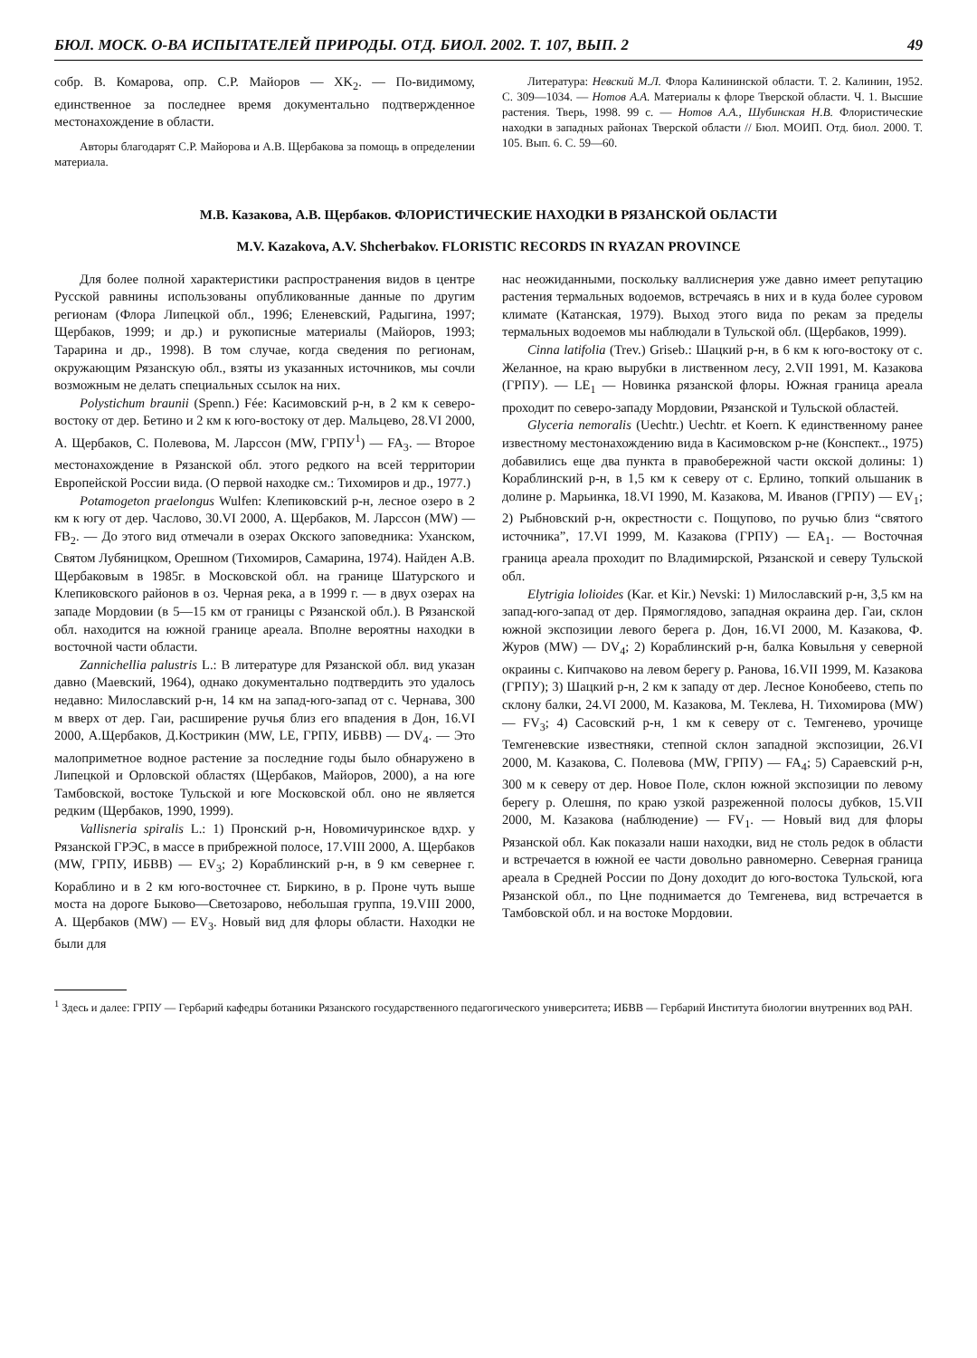БЮЛ. МОСК. О-ВА ИСПЫТАТЕЛЕЙ ПРИРОДЫ. ОТД. БИОЛ. 2002. Т. 107, ВЫП. 2 49
собр. В. Комарова, опр. С.Р. Майоров — XK<sub>2</sub>. — По-видимому, единственное за последнее время документально подтвержденное местонахождение в области.
Авторы благодарят С.Р. Майорова и А.В. Щербакова за помощь в определении материала.
Литература: Невский М.Л. Флора Калининской области. Т. 2. Калинин, 1952. С. 309—1034. — Нотов А.А. Материалы к флоре Тверской области. Ч. 1. Высшие растения. Тверь, 1998. 99 с. — Нотов А.А., Шубинская Н.В. Флористические находки в западных районах Тверской области // Бюл. МОИП. Отд. биол. 2000. Т. 105. Вып. 6. С. 59—60.
М.В. Казакова, А.В. Щербаков. ФЛОРИСТИЧЕСКИЕ НАХОДКИ В РЯЗАНСКОЙ ОБЛАСТИ
M.V. Kazakova, A.V. Shcherbakov. FLORISTIC RECORDS IN RYAZAN PROVINCE
Для более полной характеристики распространения видов в центре Русской равнины использованы опубликованные данные по другим регионам (Флора Липецкой обл., 1996; Еленевский, Радыгина, 1997; Щербаков, 1999; и др.) и рукописные материалы (Майоров, 1993; Тарарина и др., 1998). В том случае, когда сведения по регионам, окружающим Рязанскую обл., взяты из указанных источников, мы сочли возможным не делать специальных ссылок на них.
Polystichum braunii (Spenn.) Fée: Касимовский р-н, в 2 км к северо-востоку от дер. Бетино и 2 км к юго-востоку от дер. Мальцево, 28.VI 2000, А. Щербаков, С. Полевова, М. Ларссон (MW, ГРПУ<sup>1</sup>) — FA<sub>3</sub>. — Второе местонахождение в Рязанской обл. этого редкого на всей территории Европейской России вида. (О первой находке см.: Тихомиров и др., 1977.)
Potamogeton praelongus Wulfen: Клепиковский р-н, лесное озеро в 2 км к югу от дер. Часлово, 30.VI 2000, А. Щербаков, М. Ларссон (MW) — FB<sub>2</sub>. — До этого вид отмечали в озерах Окского заповедника: Уханском, Святом Лубяницком, Орешном (Тихомиров, Самарина, 1974). Найден А.В. Щербаковым в 1985г. в Московской обл. на границе Шатурского и Клепиковского районов в оз. Черная река, а в 1999 г. — в двух озерах на западе Мордовии (в 5—15 км от границы с Рязанской обл.). В Рязанской обл. находится на южной границе ареала. Вполне вероятны находки в восточной части области.
Zannichellia palustris L.: В литературе для Рязанской обл. вид указан давно (Маевский, 1964), однако документально подтвердить это удалось недавно: Милославский р-н, 14 км на запад-юго-запад от с. Чернава, 300 м вверх от дер. Гаи, расширение ручья близ его впадения в Дон, 16.VI 2000, А.Щербаков, Д.Кострикин (MW, LE, ГРПУ, ИБВВ) — DV<sub>4</sub>. — Это малоприметное водное растение за последние годы было обнаружено в Липецкой и Орловской областях (Щербаков, Майоров, 2000), а на юге Тамбовской, востоке Тульской и юге Московской обл. оно не является редким (Щербаков, 1990, 1999).
Vallisneria spiralis L.: 1) Пронский р-н, Новомичуринское вдхр. у Рязанской ГРЭС, в массе в прибрежной полосе, 17.VIII 2000, А. Щербаков (MW, ГРПУ, ИБВВ) — EV<sub>3</sub>; 2) Кораблинский р-н, в 9 км севернее г. Кораблино и в 2 км юго-восточнее ст. Биркино, в р. Проне чуть выше моста на дороге Быково—Светозарово, небольшая группа, 19.VIII 2000, А. Щербаков (MW) — EV<sub>3</sub>. Новый вид для флоры области. Находки не были для
нас неожиданными, поскольку валлиснерия уже давно имеет репутацию растения термальных водоемов, встречаясь в них и в куда более суровом климате (Катанская, 1979). Выход этого вида по рекам за пределы термальных водоемов мы наблюдали в Тульской обл. (Щербаков, 1999).
Cinna latifolia (Trev.) Griseb.: Шацкий р-н, в 6 км к юго-востоку от с. Желанное, на краю вырубки в лиственном лесу, 2.VII 1991, М. Казакова (ГРПУ). — LE<sub>1</sub> — Новинка рязанской флоры. Южная граница ареала проходит по северо-западу Мордовии, Рязанской и Тульской областей.
Glyceria nemoralis (Uechtr.) Uechtr. et Koern. К единственному ранее известному местонахождению вида в Касимовском р-не (Конспект.., 1975) добавились еще два пункта в правобережной части окской долины: 1) Кораблинский р-н, в 1,5 км к северу от с. Ерлино, топкий ольшаник в долине р. Марьинка, 18.VI 1990, М. Казакова, М. Иванов (ГРПУ) — EV<sub>1</sub>; 2) Рыбновский р-н, окрестности с. Пощупово, по ручью близ “святого источника”, 17.VI 1999, М. Казакова (ГРПУ) — EA<sub>1</sub>. — Восточная граница ареала проходит по Владимирской, Рязанской и северу Тульской обл.
Elytrigia lolioides (Kar. et Kir.) Nevski: 1) Милославский р-н, 3,5 км на запад-юго-запад от дер. Прямоглядово, западная окраина дер. Гаи, склон южной экспозиции левого берега р. Дон, 16.VI 2000, М. Казакова, Ф. Журов (MW) — DV<sub>4</sub>; 2) Кораблинский р-н, балка Ковыльня у северной окраины с. Кипчаково на левом берегу р. Ранова, 16.VII 1999, М. Казакова (ГРПУ); 3) Шацкий р-н, 2 км к западу от дер. Лесное Конобеево, степь по склону балки, 24.VI 2000, М. Казакова, М. Теклева, Н. Тихомирова (MW) — FV<sub>3</sub>; 4) Сасовский р-н, 1 км к северу от с. Темгенево, урочище Темгеневские известняки, степной склон западной экспозиции, 26.VI 2000, М. Казакова, С. Полевова (MW, ГРПУ) — FA<sub>4</sub>; 5) Сараевский р-н, 300 м к северу от дер. Новое Поле, склон южной экспозиции по левому берегу р. Олешня, по краю узкой разреженной полосы дубков, 15.VII 2000, М. Казакова (наблюдение) — FV<sub>1</sub>. — Новый вид для флоры Рязанской обл. Как показали наши находки, вид не столь редок в области и встречается в южной ее части довольно равномерно. Северная граница ареала в Средней России по Дону доходит до юго-востока Тульской, юга Рязанской обл., по Цне поднимается до Темгенева, вид встречается в Тамбовской обл. и на востоке Мордовии.
<sup>1</sup> Здесь и далее: ГРПУ — Гербарий кафедры ботаники Рязанского государственного педагогического университета; ИБВВ — Гербарий Института биологии внутренних вод РАН.